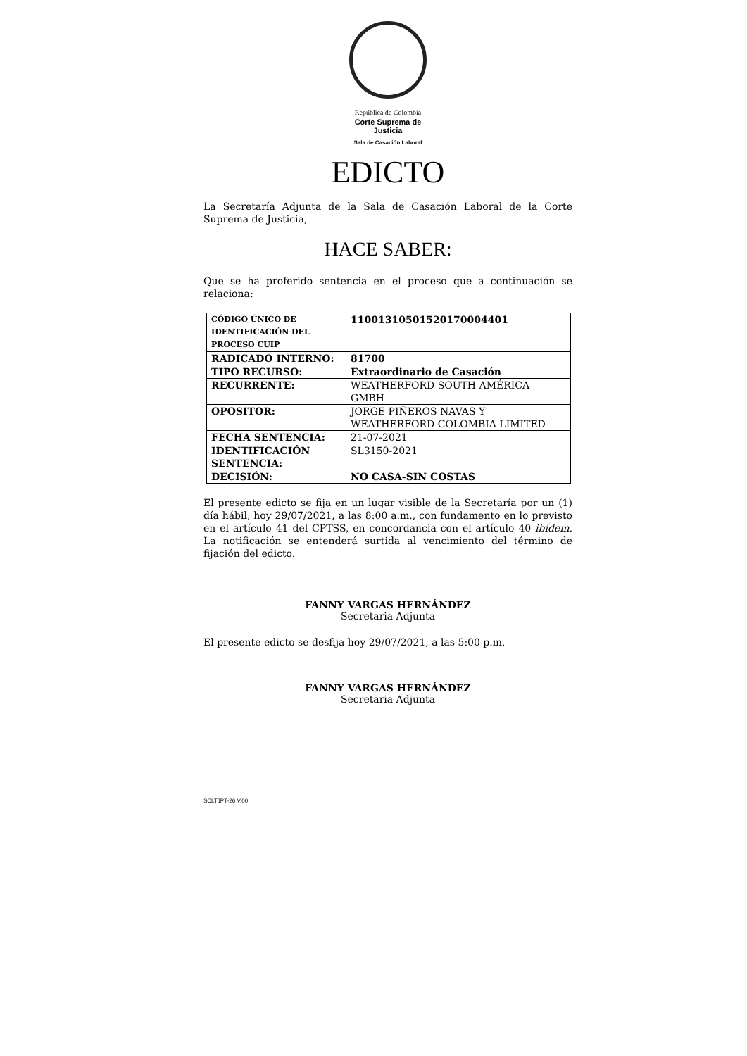República de Colombia
Corte Suprema de Justicia
Sala de Casación Laboral
EDICTO
La Secretaría Adjunta de la Sala de Casación Laboral de la Corte Suprema de Justicia,
HACE SABER:
Que se ha proferido sentencia en el proceso que a continuación se relaciona:
| CÓDIGO ÚNICO DE IDENTIFICACIÓN DEL PROCESO CUIP | 11001310501520170004401 |
| RADICADO INTERNO: | 81700 |
| TIPO RECURSO: | Extraordinario de Casación |
| RECURRENTE: | WEATHERFORD SOUTH AMÉRICA GMBH |
| OPOSITOR: | JORGE PIÑEROS NAVAS Y WEATHERFORD COLOMBIA LIMITED |
| FECHA SENTENCIA: | 21-07-2021 |
| IDENTIFICACIÓN SENTENCIA: | SL3150-2021 |
| DECISIÓN: | NO CASA-SIN COSTAS |
El presente edicto se fija en un lugar visible de la Secretaría por un (1) día hábil, hoy 29/07/2021, a las 8:00 a.m., con fundamento en lo previsto en el artículo 41 del CPTSS, en concordancia con el artículo 40 ibídem. La notificación se entenderá surtida al vencimiento del término de fijación del edicto.
FANNY VARGAS HERNÁNDEZ
Secretaria Adjunta
El presente edicto se desfija hoy 29/07/2021, a las 5:00 p.m.
FANNY VARGAS HERNÁNDEZ
Secretaria Adjunta
SCLTJPT-26 V.00